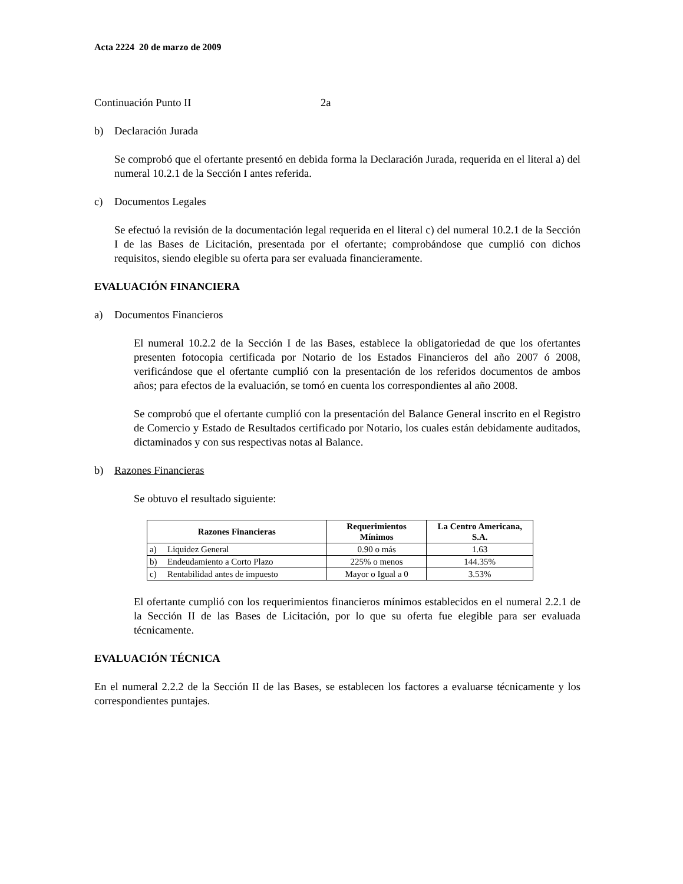Acta 2224 20 de marzo de 2009
Continuación Punto II 2a
b) Declaración Jurada
Se comprobó que el ofertante presentó en debida forma la Declaración Jurada, requerida en el literal a) del numeral 10.2.1 de la Sección I antes referida.
c) Documentos Legales
Se efectuó la revisión de la documentación legal requerida en el literal c) del numeral 10.2.1 de la Sección I de las Bases de Licitación, presentada por el ofertante; comprobándose que cumplió con dichos requisitos, siendo elegible su oferta para ser evaluada financieramente.
EVALUACIÓN FINANCIERA
a) Documentos Financieros
El numeral 10.2.2 de la Sección I de las Bases, establece la obligatoriedad de que los ofertantes presenten fotocopia certificada por Notario de los Estados Financieros del año 2007 ó 2008, verificándose que el ofertante cumplió con la presentación de los referidos documentos de ambos años; para efectos de la evaluación, se tomó en cuenta los correspondientes al año 2008.
Se comprobó que el ofertante cumplió con la presentación del Balance General inscrito en el Registro de Comercio y Estado de Resultados certificado por Notario, los cuales están debidamente auditados, dictaminados y con sus respectivas notas al Balance.
b) Razones Financieras
Se obtuvo el resultado siguiente:
| Razones Financieras | | Requerimientos Mínimos | La Centro Americana, S.A. |
| --- | --- | --- | --- |
| a) | Liquidez General | 0.90 o más | 1.63 |
| b) | Endeudamiento a Corto Plazo | 225% o menos | 144.35% |
| c) | Rentabilidad antes de impuesto | Mayor o Igual a 0 | 3.53% |
El ofertante cumplió con los requerimientos financieros mínimos establecidos en el numeral 2.2.1 de la Sección II de las Bases de Licitación, por lo que su oferta fue elegible para ser evaluada técnicamente.
EVALUACIÓN TÉCNICA
En el numeral 2.2.2 de la Sección II de las Bases, se establecen los factores a evaluarse técnicamente y los correspondientes puntajes.